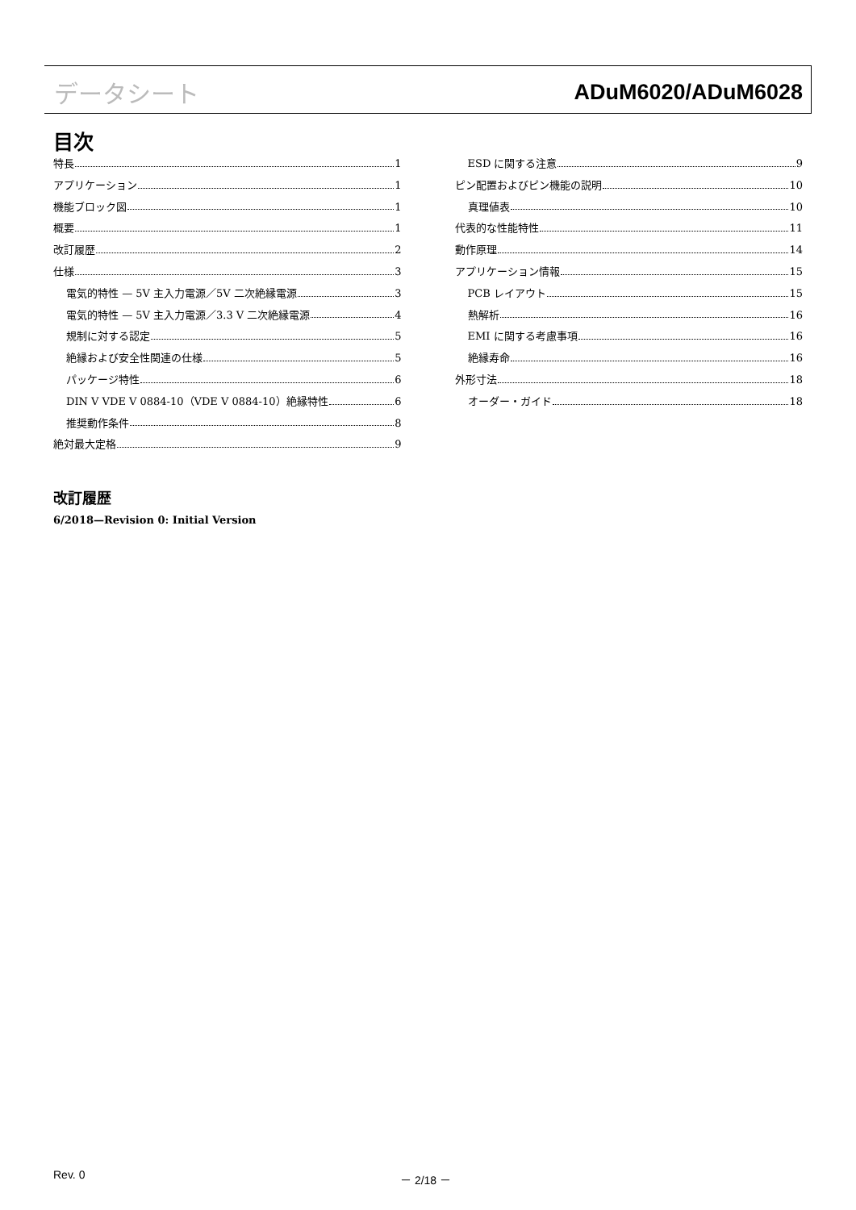データシート ADuM6020/ADuM6028
目次
特長 1
アプリケーション 1
機能ブロック図 1
概要 1
改訂履歴 2
仕様 3
電気的特性 — 5V 主入力電源／5V 二次絶縁電源 3
電気的特性 — 5V 主入力電源／3.3 V 二次絶縁電源 4
規制に対する認定 5
絶縁および安全性関連の仕様 5
パッケージ特性 6
DIN V VDE V 0884-10（VDE V 0884-10）絶縁特性 6
推奨動作条件 8
絶対最大定格 9
ESD に関する注意 9
ピン配置およびピン機能の説明 10
真理値表 10
代表的な性能特性 11
動作原理 14
アプリケーション情報 15
PCB レイアウト 15
熱解析 16
EMI に関する考慮事項 16
絶縁寿命 16
外形寸法 18
オーダー・ガイド 18
改訂履歴
6/2018—Revision 0: Initial Version
Rev. 0 － 2/18 －